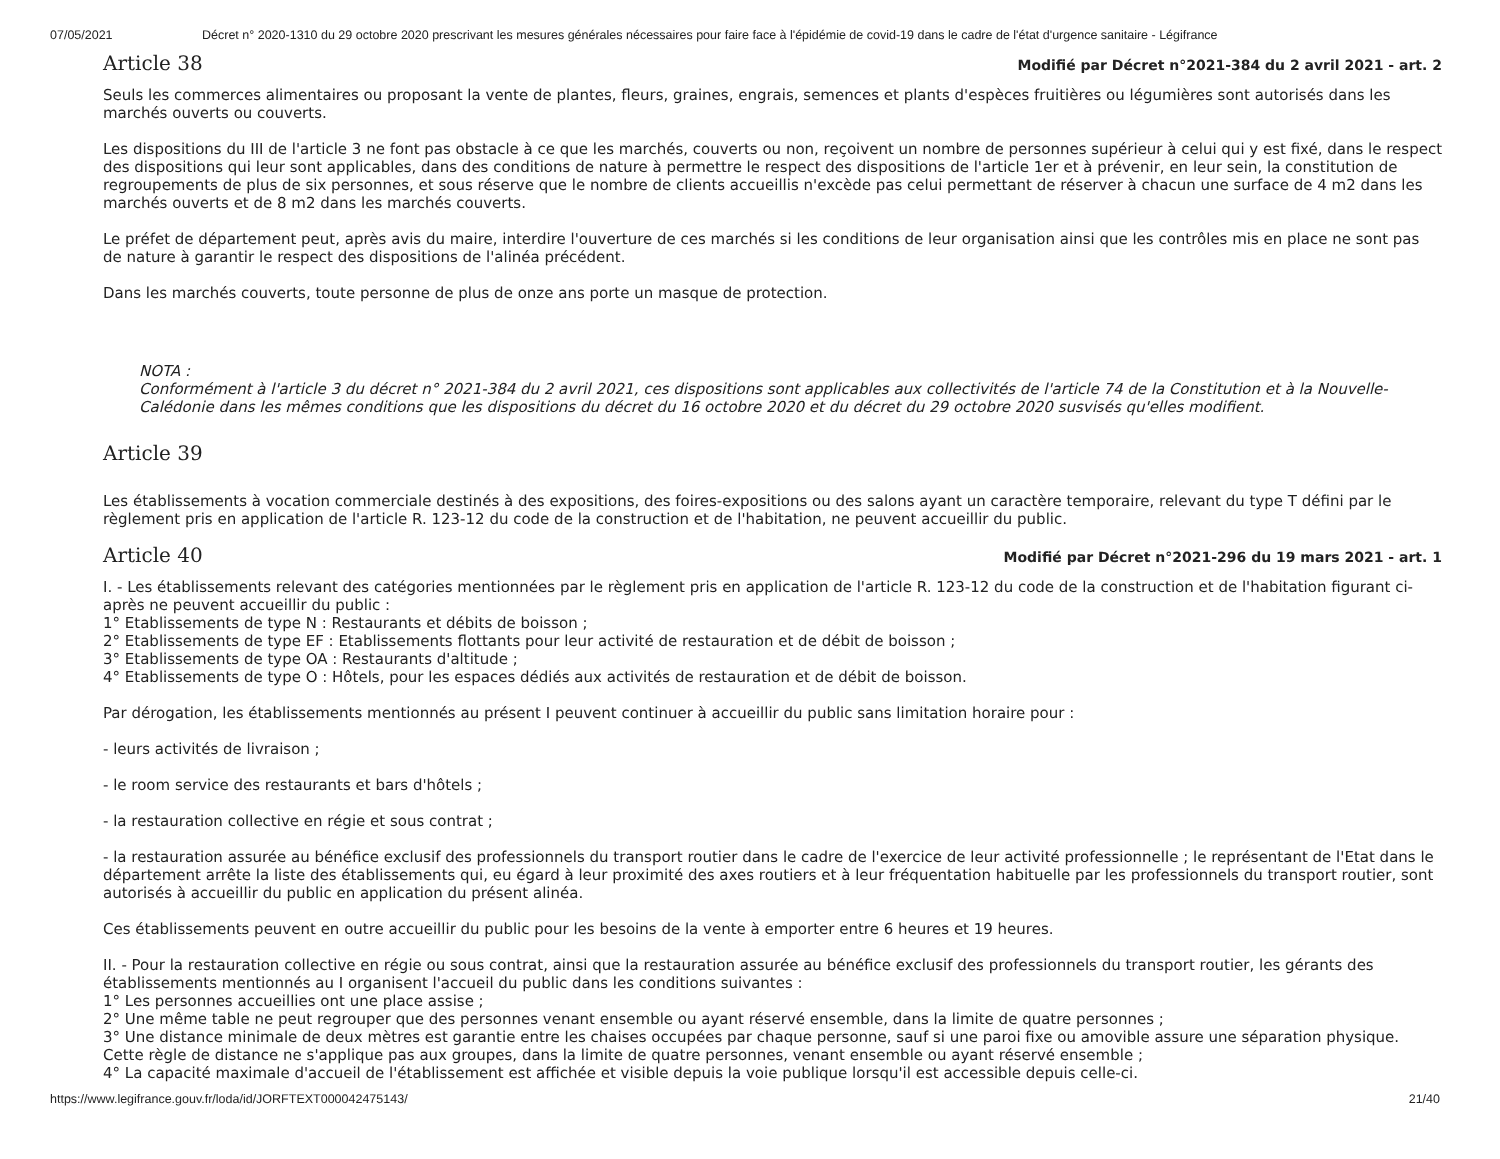07/05/2021 Décret n° 2020-1310 du 29 octobre 2020 prescrivant les mesures générales nécessaires pour faire face à l'épidémie de covid-19 dans le cadre de l'état d'urgence sanitaire - Légifrance
Article 38
Modifié par Décret n°2021-384 du 2 avril 2021 - art. 2
Seuls les commerces alimentaires ou proposant la vente de plantes, fleurs, graines, engrais, semences et plants d'espèces fruitières ou légumières sont autorisés dans les marchés ouverts ou couverts.
Les dispositions du III de l'article 3 ne font pas obstacle à ce que les marchés, couverts ou non, reçoivent un nombre de personnes supérieur à celui qui y est fixé, dans le respect des dispositions qui leur sont applicables, dans des conditions de nature à permettre le respect des dispositions de l'article 1er et à prévenir, en leur sein, la constitution de regroupements de plus de six personnes, et sous réserve que le nombre de clients accueillis n'excède pas celui permettant de réserver à chacun une surface de 4 m2 dans les marchés ouverts et de 8 m2 dans les marchés couverts.
Le préfet de département peut, après avis du maire, interdire l'ouverture de ces marchés si les conditions de leur organisation ainsi que les contrôles mis en place ne sont pas de nature à garantir le respect des dispositions de l'alinéa précédent.
Dans les marchés couverts, toute personne de plus de onze ans porte un masque de protection.
NOTA :
Conformément à l'article 3 du décret n° 2021-384 du 2 avril 2021, ces dispositions sont applicables aux collectivités de l'article 74 de la Constitution et à la Nouvelle-Calédonie dans les mêmes conditions que les dispositions du décret du 16 octobre 2020 et du décret du 29 octobre 2020 susvisés qu'elles modifient.
Article 39
Les établissements à vocation commerciale destinés à des expositions, des foires-expositions ou des salons ayant un caractère temporaire, relevant du type T défini par le règlement pris en application de l'article R. 123-12 du code de la construction et de l'habitation, ne peuvent accueillir du public.
Article 40
Modifié par Décret n°2021-296 du 19 mars 2021 - art. 1
I. - Les établissements relevant des catégories mentionnées par le règlement pris en application de l'article R. 123-12 du code de la construction et de l'habitation figurant ci-après ne peuvent accueillir du public :
1° Etablissements de type N : Restaurants et débits de boisson ;
2° Etablissements de type EF : Etablissements flottants pour leur activité de restauration et de débit de boisson ;
3° Etablissements de type OA : Restaurants d'altitude ;
4° Etablissements de type O : Hôtels, pour les espaces dédiés aux activités de restauration et de débit de boisson.
Par dérogation, les établissements mentionnés au présent I peuvent continuer à accueillir du public sans limitation horaire pour :
- leurs activités de livraison ;
- le room service des restaurants et bars d'hôtels ;
- la restauration collective en régie et sous contrat ;
- la restauration assurée au bénéfice exclusif des professionnels du transport routier dans le cadre de l'exercice de leur activité professionnelle ; le représentant de l'Etat dans le département arrête la liste des établissements qui, eu égard à leur proximité des axes routiers et à leur fréquentation habituelle par les professionnels du transport routier, sont autorisés à accueillir du public en application du présent alinéa.
Ces établissements peuvent en outre accueillir du public pour les besoins de la vente à emporter entre 6 heures et 19 heures.
II. - Pour la restauration collective en régie ou sous contrat, ainsi que la restauration assurée au bénéfice exclusif des professionnels du transport routier, les gérants des établissements mentionnés au I organisent l'accueil du public dans les conditions suivantes :
1° Les personnes accueillies ont une place assise ;
2° Une même table ne peut regrouper que des personnes venant ensemble ou ayant réservé ensemble, dans la limite de quatre personnes ;
3° Une distance minimale de deux mètres est garantie entre les chaises occupées par chaque personne, sauf si une paroi fixe ou amovible assure une séparation physique. Cette règle de distance ne s'applique pas aux groupes, dans la limite de quatre personnes, venant ensemble ou ayant réservé ensemble ;
4° La capacité maximale d'accueil de l'établissement est affichée et visible depuis la voie publique lorsqu'il est accessible depuis celle-ci.
https://www.legifrance.gouv.fr/loda/id/JORFTEXT000042475143/ 21/40